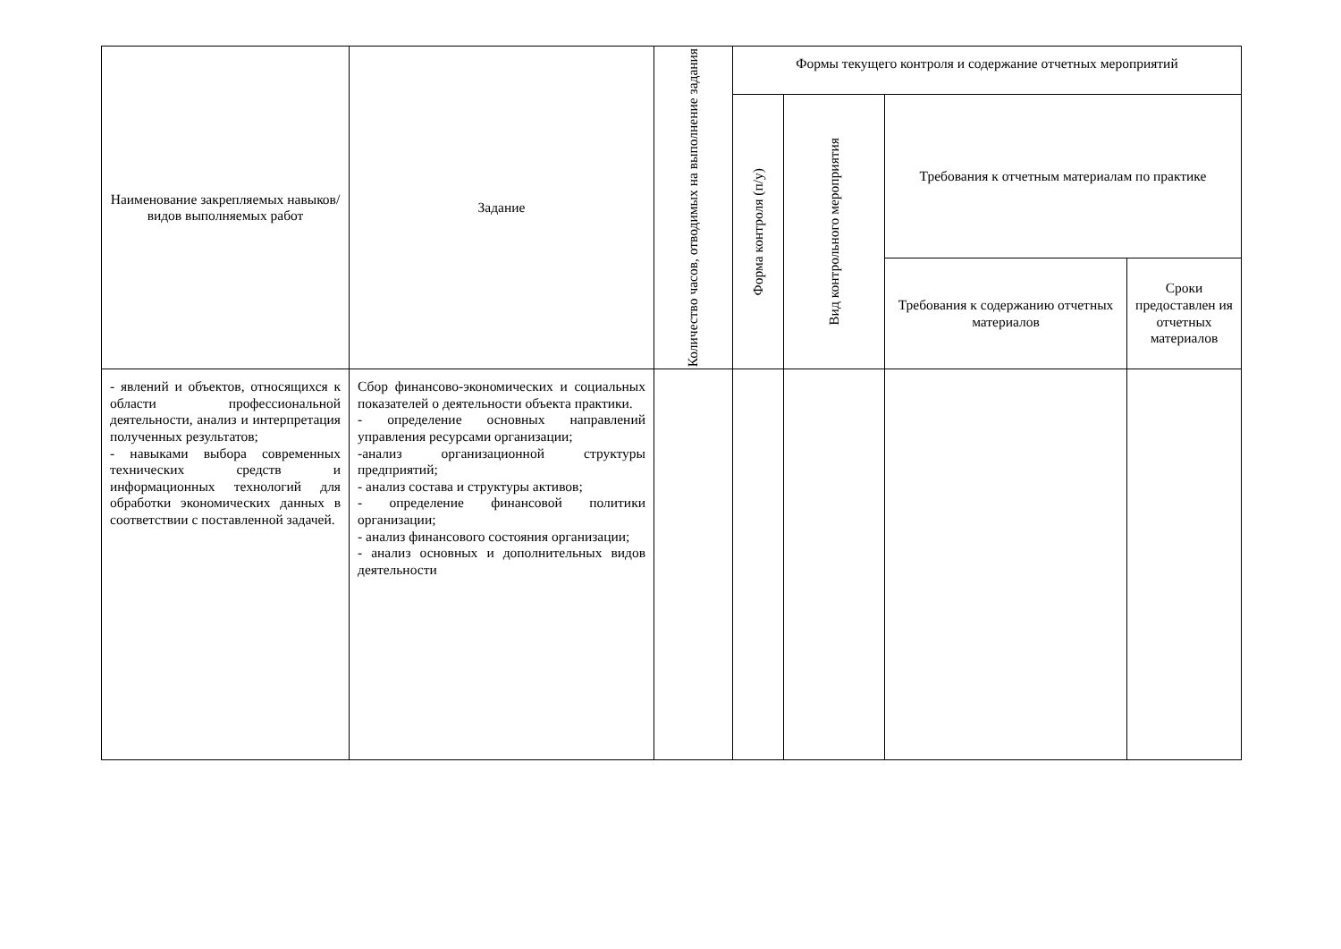| Наименование закрепляемых навыков/видов выполняемых работ | Задание | Количество часов, отводимых на выполнение задания | Формы текущего контроля и содержание отчетных мероприятий | | | |
| --- | --- | --- | --- | --- | --- | --- |
| | | | Форма контроля (п/у) | Вид контрольного мероприятия | Требования к отчетным материалам по практике | |
| | | | | | Требования к содержанию отчетных материалов | Сроки предоставлен ия отчетных материалов |
| - явлений и объектов, относящихся к области профессиональной деятельности, анализ и интерпретация полученных результатов; - навыками выбора современных технических средств и информационных технологий для обработки экономических данных в соответствии с поставленной задачей. | Сбор финансово-экономических и социальных показателей о деятельности объекта практики. - определение основных направлений управления ресурсами организации; -анализ организационной структуры предприятий; - анализ состава и структуры активов; - определение финансовой политики организации; - анализ финансового состояния организации; - анализ основных и дополнительных видов деятельности | | | | | |